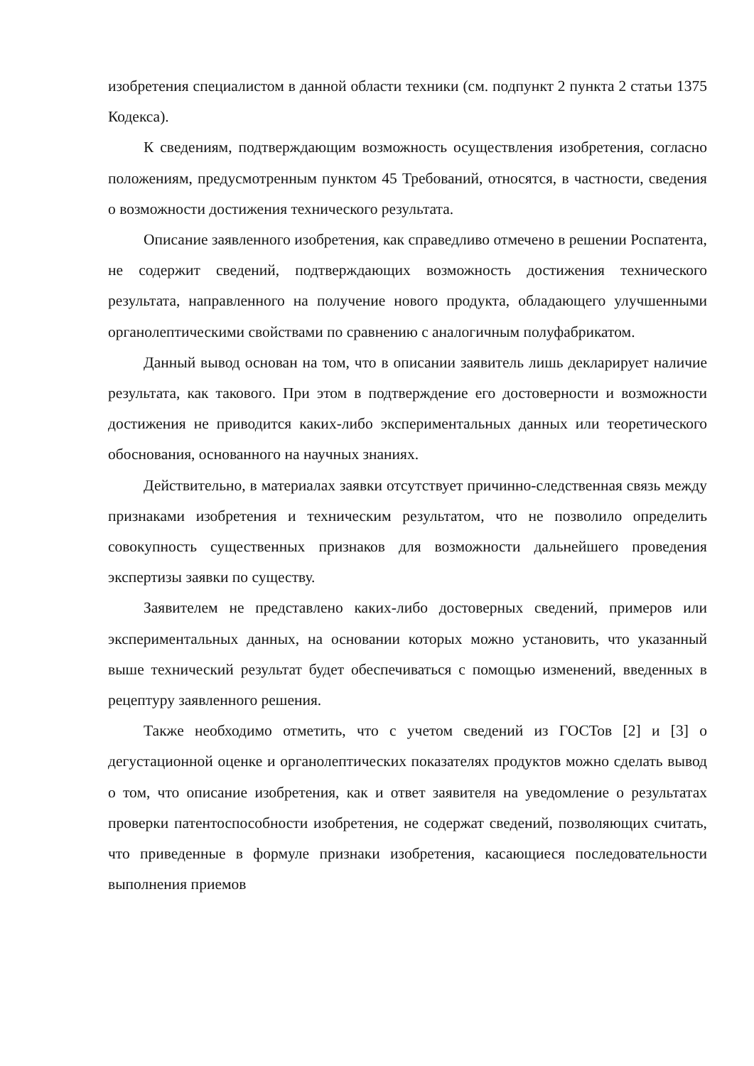изобретения специалистом в данной области техники (см. подпункт 2 пункта 2 статьи 1375 Кодекса).
К сведениям, подтверждающим возможность осуществления изобретения, согласно положениям, предусмотренным пунктом 45 Требований, относятся, в частности, сведения о возможности достижения технического результата.
Описание заявленного изобретения, как справедливо отмечено в решении Роспатента, не содержит сведений, подтверждающих возможность достижения технического результата, направленного на получение нового продукта, обладающего улучшенными органолептическими свойствами по сравнению с аналогичным полуфабрикатом.
Данный вывод основан на том, что в описании заявитель лишь декларирует наличие результата, как такового. При этом в подтверждение его достоверности и возможности достижения не приводится каких-либо экспериментальных данных или теоретического обоснования, основанного на научных знаниях.
Действительно, в материалах заявки отсутствует причинно-следственная связь между признаками изобретения и техническим результатом, что не позволило определить совокупность существенных признаков для возможности дальнейшего проведения экспертизы заявки по существу.
Заявителем не представлено каких-либо достоверных сведений, примеров или экспериментальных данных, на основании которых можно установить, что указанный выше технический результат будет обеспечиваться с помощью изменений, введенных в рецептуру заявленного решения.
Также необходимо отметить, что с учетом сведений из ГОСТов [2] и [3] о дегустационной оценке и органолептических показателях продуктов можно сделать вывод о том, что описание изобретения, как и ответ заявителя на уведомление о результатах проверки патентоспособности изобретения, не содержат сведений, позволяющих считать, что приведенные в формуле признаки изобретения, касающиеся последовательности выполнения приемов